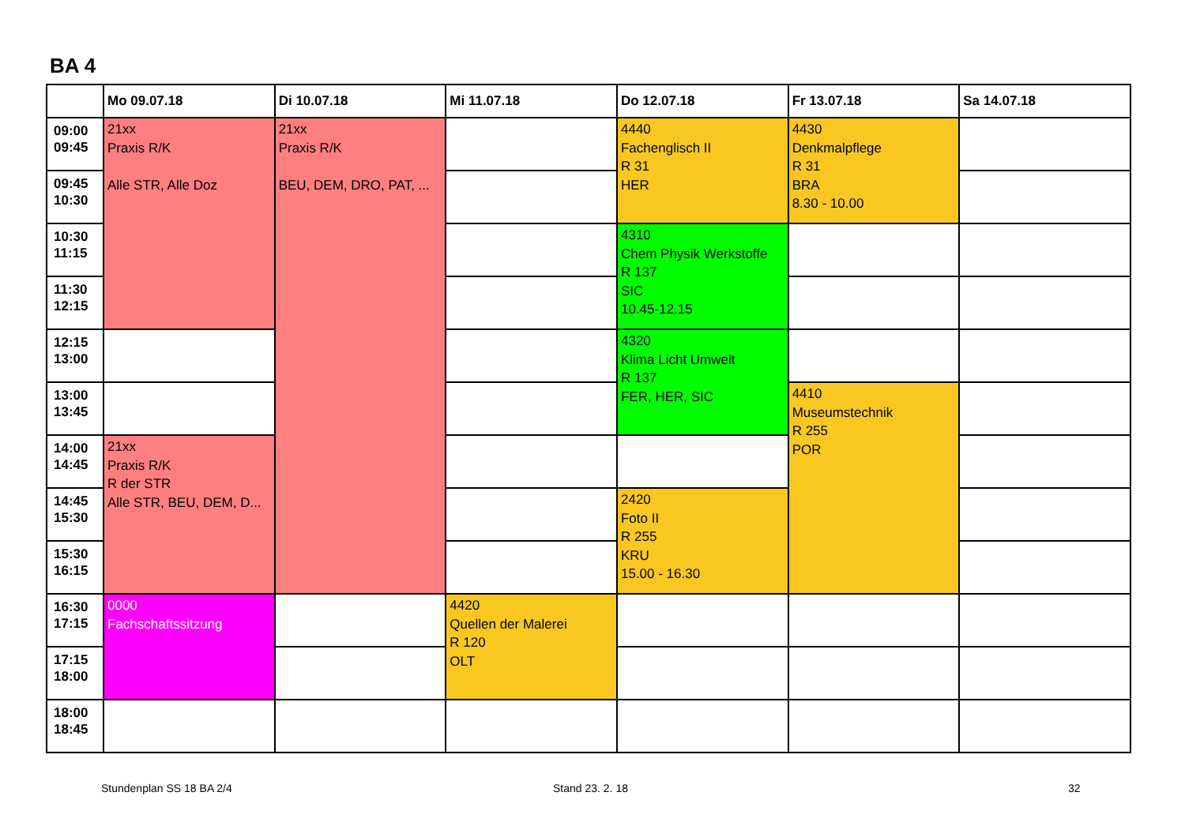BA 4
| | Mo 09.07.18 | Di 10.07.18 | Mi 11.07.18 | Do 12.07.18 | Fr 13.07.18 | Sa 14.07.18 |
| --- | --- | --- | --- | --- | --- | --- |
| 09:00 09:45 | 21xx Praxis R/K Alle STR, Alle Doz | 21xx Praxis R/K BEU, DEM, DRO, PAT, ... | | 4440 Fachenglisch II R 31 HER | 4430 Denkmalpflege R 31 BRA 8.30 - 10.00 | |
| 09:45 10:30 | | | | | | |
| 10:30 11:15 | | | | 4310 Chem Physik Werkstoffe R 137 SIC 10.45-12.15 | | |
| 11:30 12:15 | | | | | | |
| 12:15 13:00 | | | | 4320 Klima Licht Umwelt R 137 FER, HER, SIC | | |
| 13:00 13:45 | | | | | 4410 Museumstechnik R 255 POR | |
| 14:00 14:45 | 21xx Praxis R/K R der STR Alle STR, BEU, DEM, D... | | | | | |
| 14:45 15:30 | | | | 2420 Foto II R 255 KRU 15.00 - 16.30 | | |
| 15:30 16:15 | | | | | | |
| 16:30 17:15 | 0000 Fachschaftssitzung | | 4420 Quellen der Malerei R 120 OLT | | | |
| 17:15 18:00 | | | | | | |
| 18:00 18:45 | | | | | | |
Stundenplan SS 18 BA 2/4 Stand 23. 2. 18 32